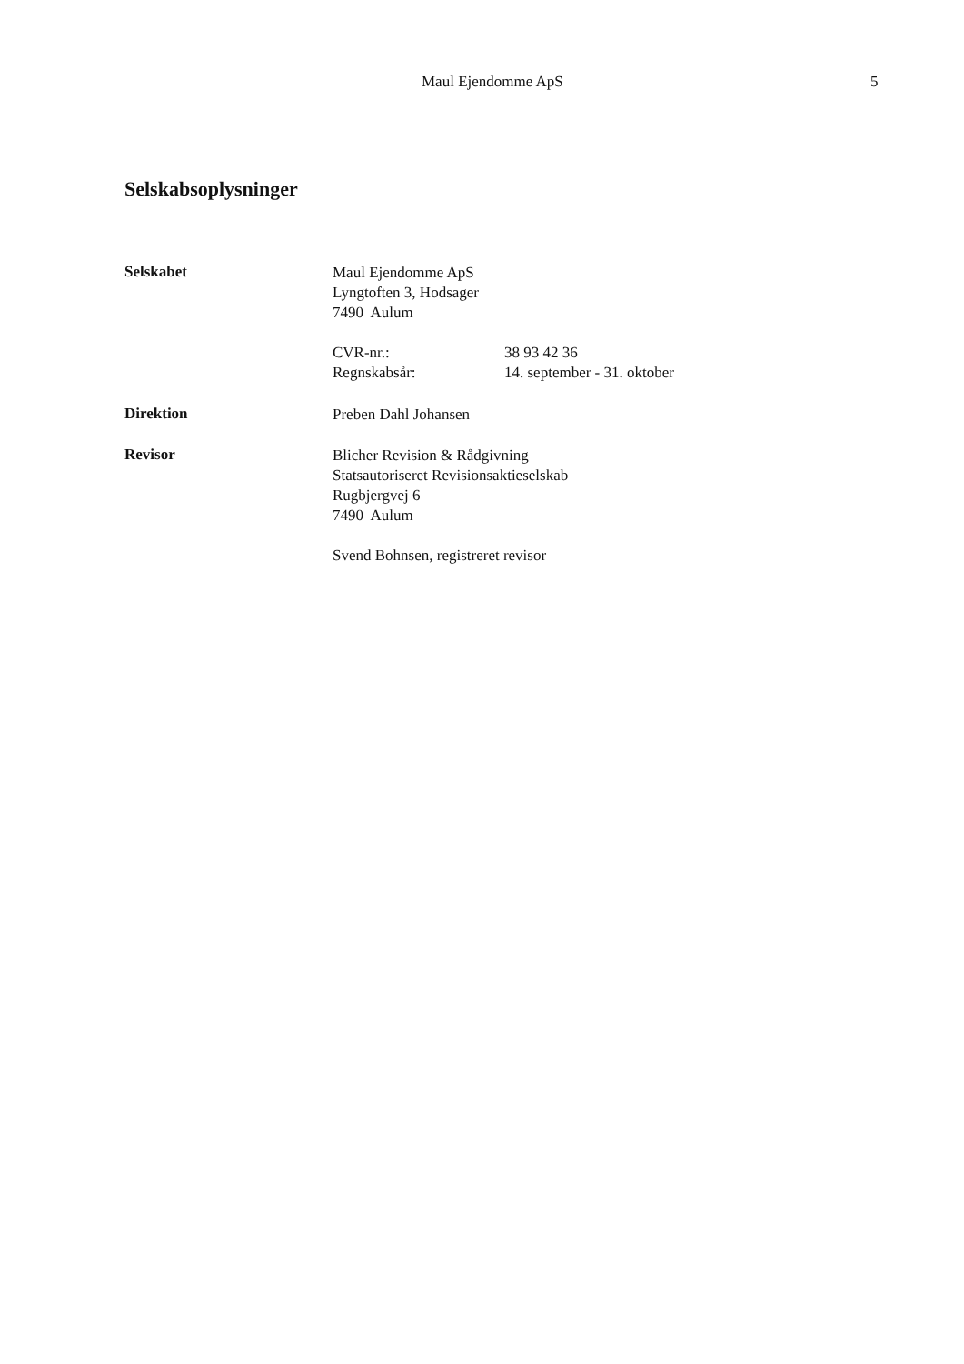Maul Ejendomme ApS 5
Selskabsoplysninger
Selskabet
Maul Ejendomme ApS
Lyngtoften 3, Hodsager
7490 Aulum
CVR-nr.:
Regnskabsår:
38 93 42 36
14. september - 31. oktober
Direktion
Preben Dahl Johansen
Revisor
Blicher Revision & Rådgivning
Statsautoriseret Revisionsaktieselskab
Rugbjergvej 6
7490 Aulum
Svend Bohnsen, registreret revisor